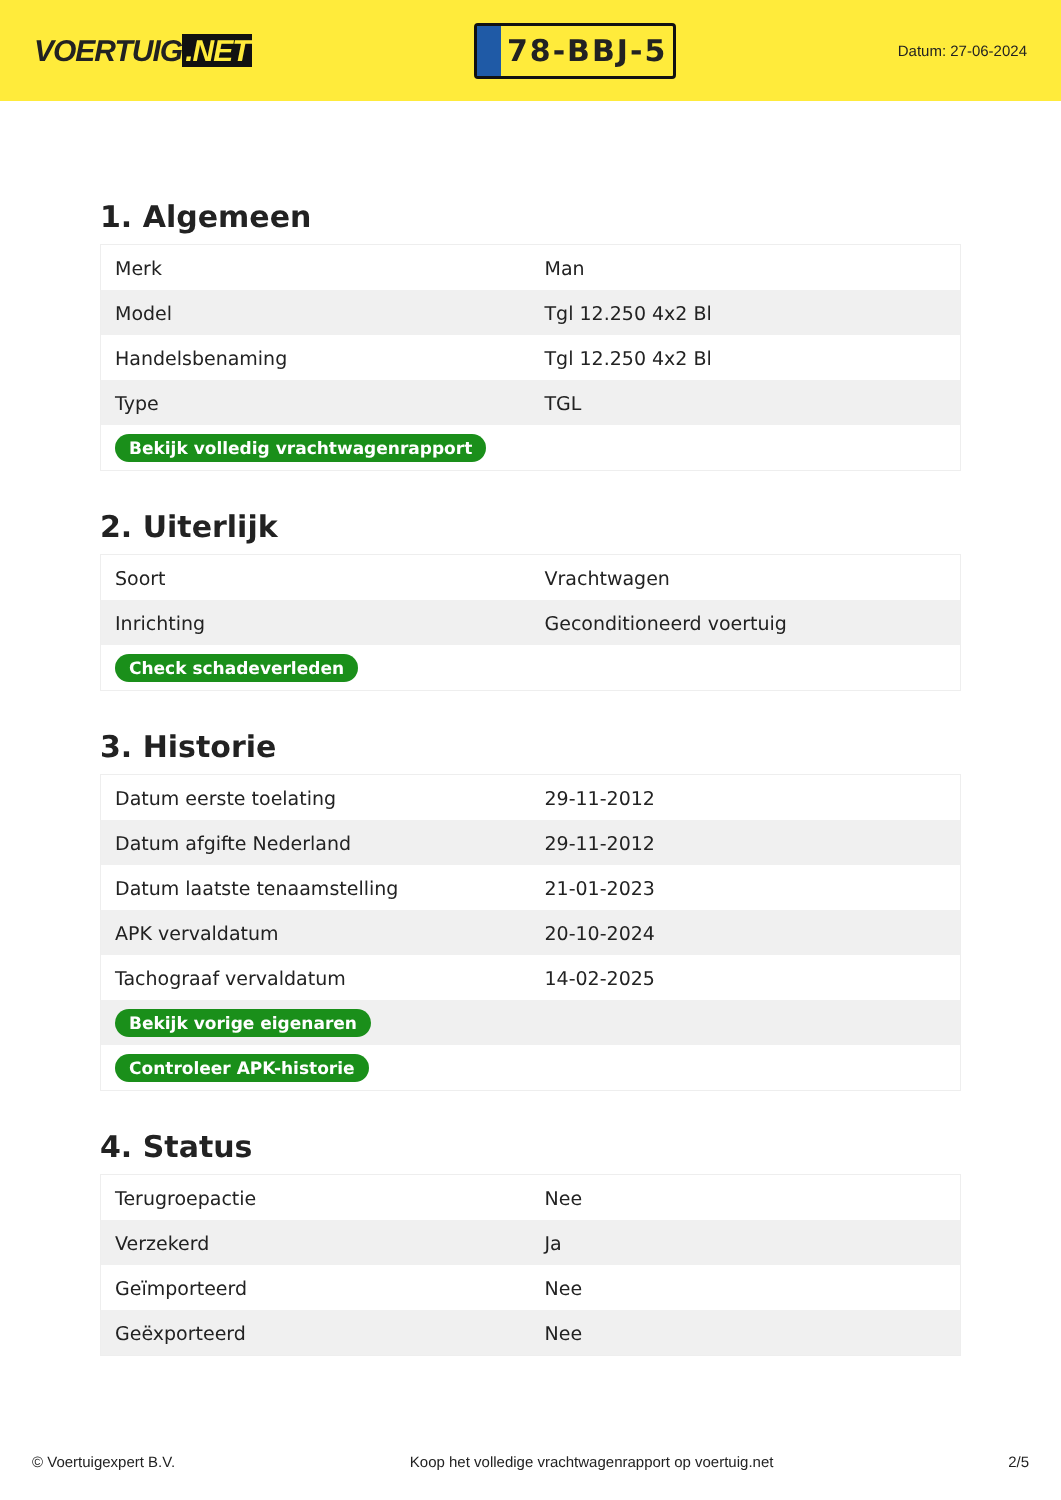VOERTUIG.NET
78-BBJ-5
Datum: 27-06-2024
1. Algemeen
| Merk | Man |
| Model | Tgl 12.250 4x2 Bl |
| Handelsbenaming | Tgl 12.250 4x2 Bl |
| Type | TGL |
| Bekijk volledig vrachtwagenrapport | |
2. Uiterlijk
| Soort | Vrachtwagen |
| Inrichting | Geconditioneerd voertuig |
| Check schadeverleden | |
3. Historie
| Datum eerste toelating | 29-11-2012 |
| Datum afgifte Nederland | 29-11-2012 |
| Datum laatste tenaamstelling | 21-01-2023 |
| APK vervaldatum | 20-10-2024 |
| Tachograaf vervaldatum | 14-02-2025 |
| Bekijk vorige eigenaren | |
| Controleer APK-historie | |
4. Status
| Terugroepactie | Nee |
| Verzekerd | Ja |
| Geïmporteerd | Nee |
| Geëxporteerd | Nee |
© Voertuigexpert B.V. Koop het volledige vrachtwagenrapport op voertuig.net 2/5